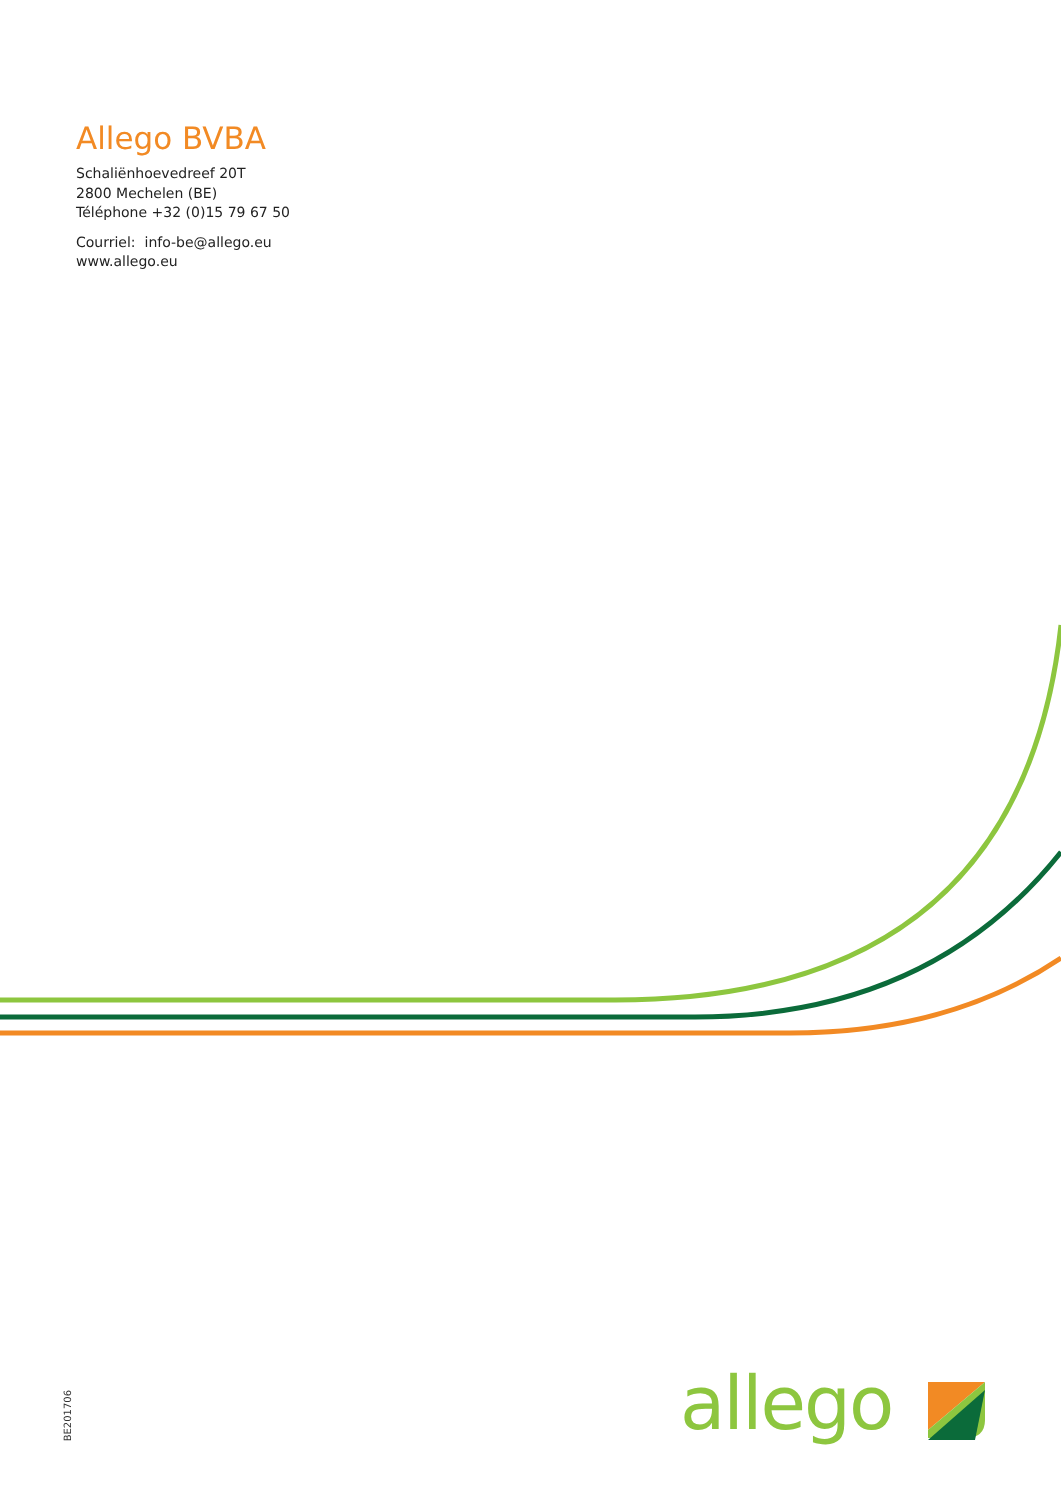Allego BVBA
Schaliënhoevedreef 20T
2800 Mechelen (BE)
Téléphone +32 (0)15 79 67 50
Courriel: info-be@allego.eu
www.allego.eu
BE201706
allego